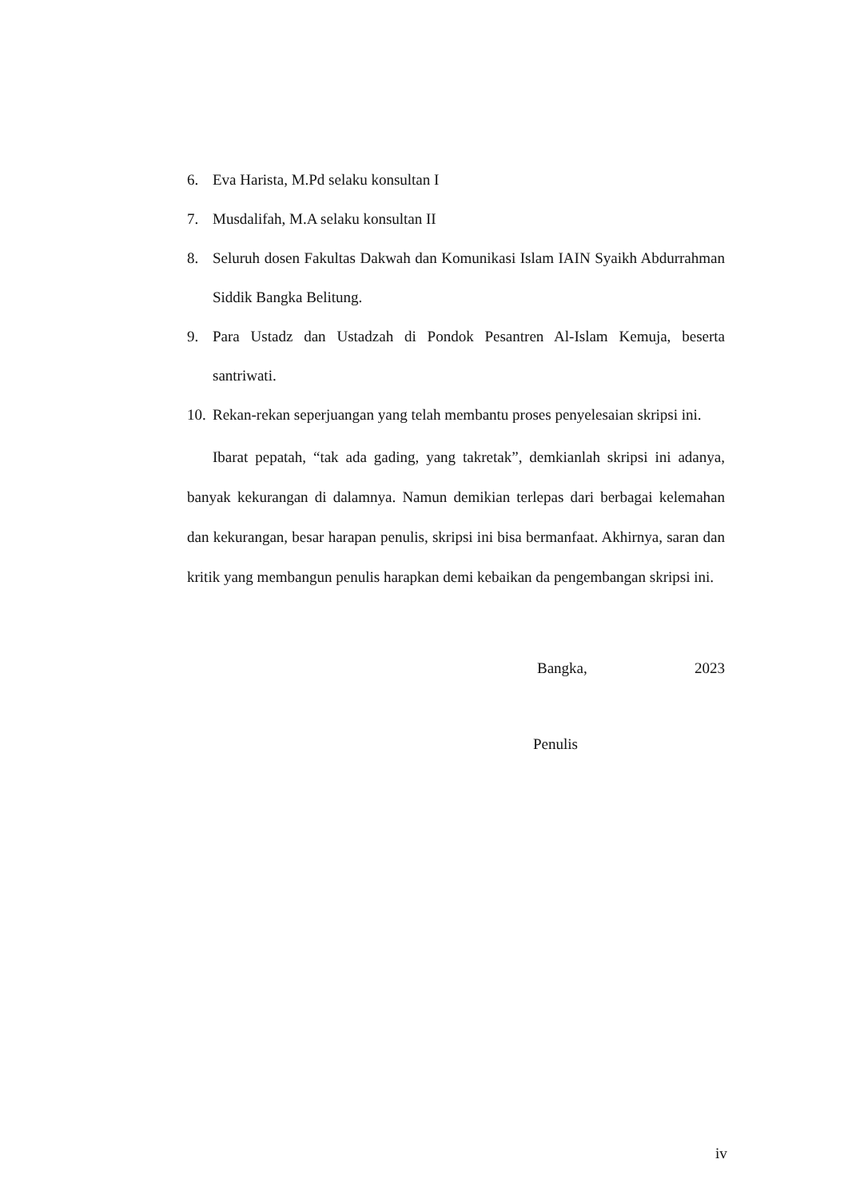6. Eva Harista, M.Pd selaku konsultan I
7. Musdalifah, M.A selaku konsultan II
8. Seluruh dosen Fakultas Dakwah dan Komunikasi Islam IAIN Syaikh Abdurrahman Siddik Bangka Belitung.
9. Para Ustadz dan Ustadzah di Pondok Pesantren Al-Islam Kemuja, beserta santriwati.
10. Rekan-rekan seperjuangan yang telah membantu proses penyelesaian skripsi ini.
Ibarat pepatah, “tak ada gading, yang takretak”, demkianlah skripsi ini adanya, banyak kekurangan di dalamnya. Namun demikian terlepas dari berbagai kelemahan dan kekurangan, besar harapan penulis, skripsi ini bisa bermanfaat. Akhirnya, saran dan kritik yang membangun penulis harapkan demi kebaikan da pengembangan skripsi ini.
Bangka, 2023
Penulis
iv